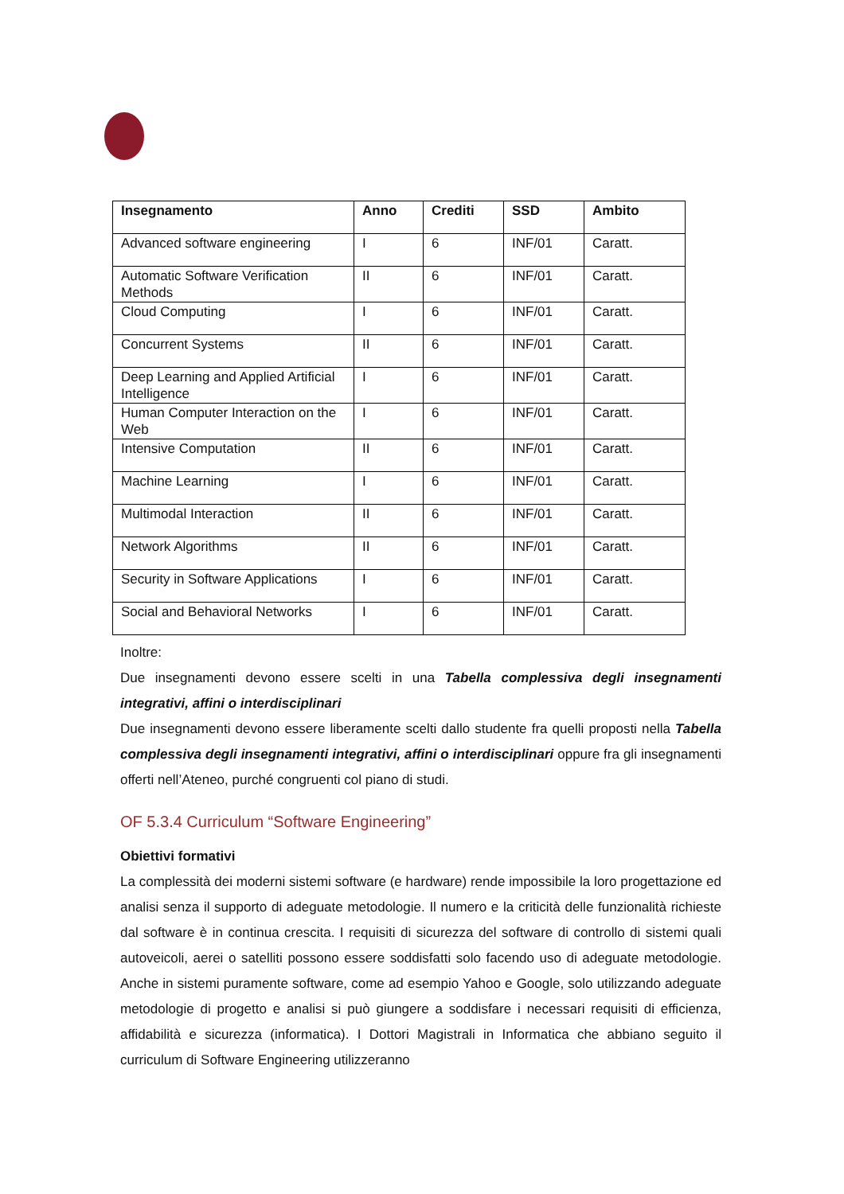| Insegnamento | Anno | Crediti | SSD | Ambito |
| --- | --- | --- | --- | --- |
| Advanced software engineering | I | 6 | INF/01 | Caratt. |
| Automatic Software Verification Methods | II | 6 | INF/01 | Caratt. |
| Cloud Computing | I | 6 | INF/01 | Caratt. |
| Concurrent Systems | II | 6 | INF/01 | Caratt. |
| Deep Learning and Applied Artificial Intelligence | I | 6 | INF/01 | Caratt. |
| Human Computer Interaction on the Web | I | 6 | INF/01 | Caratt. |
| Intensive Computation | II | 6 | INF/01 | Caratt. |
| Machine Learning | I | 6 | INF/01 | Caratt. |
| Multimodal Interaction | II | 6 | INF/01 | Caratt. |
| Network Algorithms | II | 6 | INF/01 | Caratt. |
| Security in Software Applications | I | 6 | INF/01 | Caratt. |
| Social and Behavioral Networks | I | 6 | INF/01 | Caratt. |
Inoltre:
Due insegnamenti devono essere scelti in una Tabella complessiva degli insegnamenti integrativi, affini o interdisciplinari
Due insegnamenti devono essere liberamente scelti dallo studente fra quelli proposti nella Tabella complessiva degli insegnamenti integrativi, affini o interdisciplinari oppure fra gli insegnamenti offerti nell’Ateneo, purché congruenti col piano di studi.
OF 5.3.4 Curriculum “Software Engineering”
Obiettivi formativi
La complessità dei moderni sistemi software (e hardware) rende impossibile la loro progettazione ed analisi senza il supporto di adeguate metodologie. Il numero e la criticità delle funzionalità richieste dal software è in continua crescita. I requisiti di sicurezza del software di controllo di sistemi quali autoveicoli, aerei o satelliti possono essere soddisfatti solo facendo uso di adeguate metodologie. Anche in sistemi puramente software, come ad esempio Yahoo e Google, solo utilizzando adeguate metodologie di progetto e analisi si può giungere a soddisfare i necessari requisiti di efficienza, affidabilità e sicurezza (informatica). I Dottori Magistrali in Informatica che abbiano seguito il curriculum di Software Engineering utilizzeranno